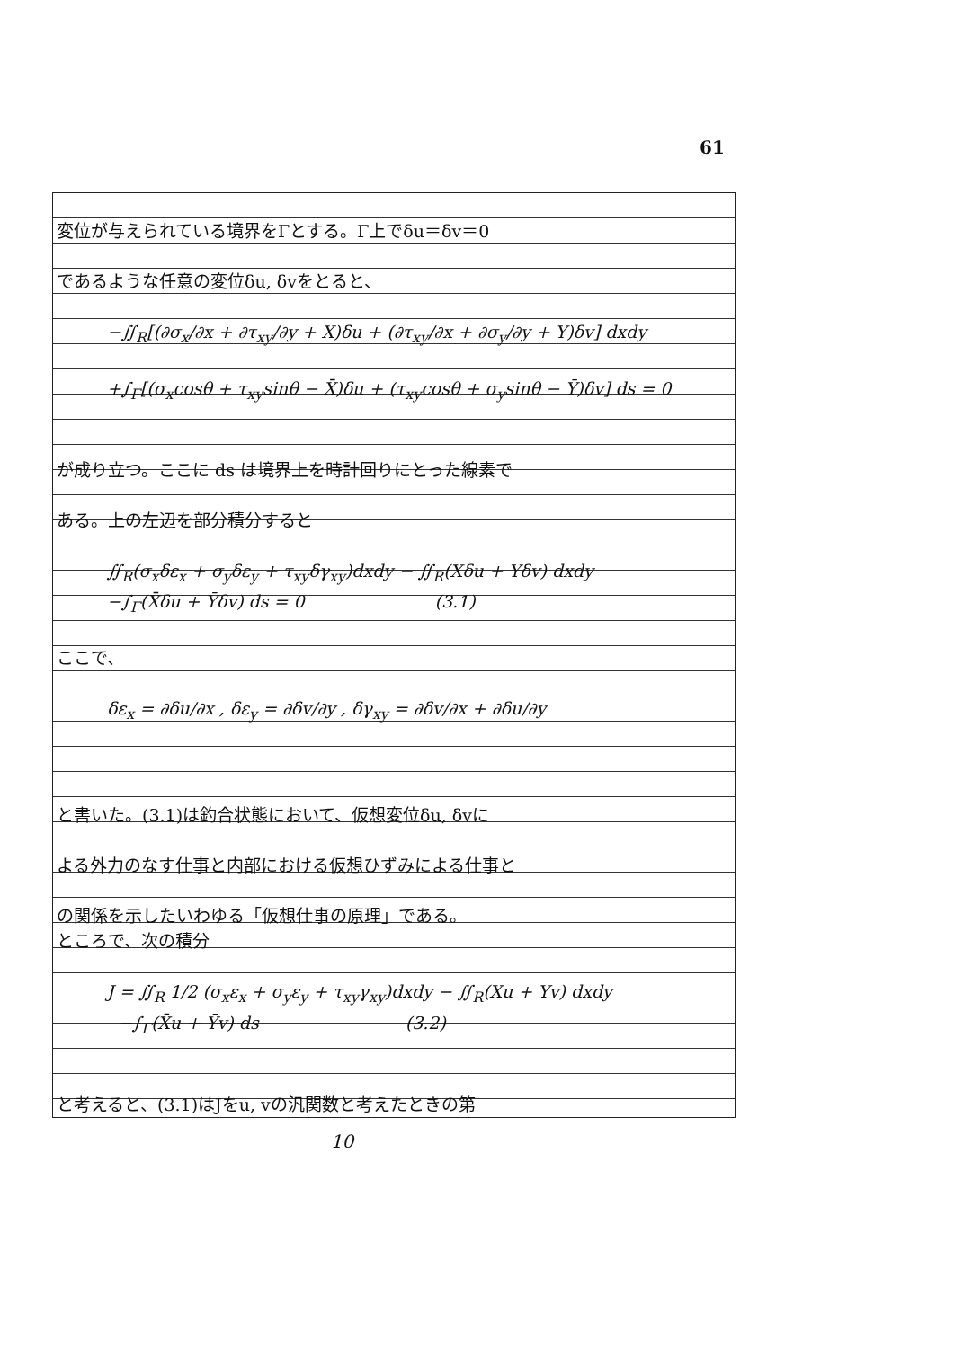61
変位が与えられている境界をΓとする。Γ上でδu＝δv＝0
であるような任意の変位δu, δvをとると、
−∬<sub>R</sub>[(∂σ<sub>x</sub>/∂x + ∂τ<sub>xy</sub>/∂y + X)δu + (∂τ<sub>xy</sub>/∂x + ∂σ<sub>y</sub>/∂y + Y)δv] dxdy
+∫<sub>Γ</sub>[(σ<sub>x</sub>cosθ + τ<sub>xy</sub>sinθ − X̄)δu + (τ<sub>xy</sub>cosθ + σ<sub>y</sub>sinθ − Ȳ)δv] ds = 0
が成り立つ。ここに ds は境界上を時計回りにとった線素で
ある。上の左辺を部分積分すると
∬<sub>R</sub>(σ<sub>x</sub>δε<sub>x</sub> + σ<sub>y</sub>δε<sub>y</sub> + τ<sub>xy</sub>δγ<sub>xy</sub>)dxdy − ∬<sub>R</sub>(Xδu + Yδv) dxdy
−∫<sub>Γ</sub>(X̄δu + Ȳδv) ds = 0 (3.1)
ここで、
δε<sub>x</sub> = ∂δu/∂x , δε<sub>y</sub> = ∂δv/∂y , δγ<sub>xy</sub> = ∂δv/∂x + ∂δu/∂y
と書いた。(3.1)は釣合状態において、仮想変位δu, δvに
よる外力のなす仕事と内部における仮想ひずみによる仕事と
の関係を示したいわゆる「仮想仕事の原理」である。
ところで、次の積分
J = ∬<sub>R</sub> 1/2 (σ<sub>x</sub>ε<sub>x</sub> + σ<sub>y</sub>ε<sub>y</sub> + τ<sub>xy</sub>γ<sub>xy</sub>)dxdy − ∬<sub>R</sub>(Xu + Yv) dxdy
−∫<sub>Γ</sub>(X̄u + Ȳv) ds (3.2)
と考えると、(3.1)はJをu, vの汎関数と考えたときの第
10